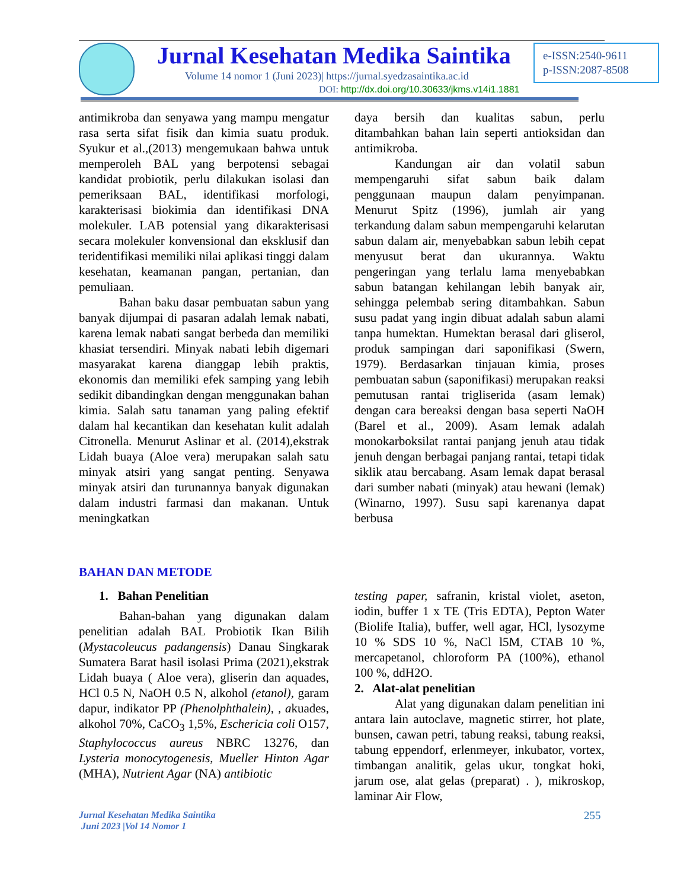Jurnal Kesehatan Medika Saintika
e-ISSN:2540-9611
p-ISSN:2087-8508
Volume 14 nomor 1 (Juni 2023)| https://jurnal.syedzasaintika.ac.id
DOI: http://dx.doi.org/10.30633/jkms.v14i1.1881
antimikroba dan senyawa yang mampu mengatur rasa serta sifat fisik dan kimia suatu produk. Syukur et al.,(2013) mengemukaan bahwa untuk memperoleh BAL yang berpotensi sebagai kandidat probiotik, perlu dilakukan isolasi dan pemeriksaan BAL, identifikasi morfologi, karakterisasi biokimia dan identifikasi DNA molekuler. LAB potensial yang dikarakterisasi secara molekuler konvensional dan eksklusif dan teridentifikasi memiliki nilai aplikasi tinggi dalam kesehatan, keamanan pangan, pertanian, dan pemuliaan.
Bahan baku dasar pembuatan sabun yang banyak dijumpai di pasaran adalah lemak nabati, karena lemak nabati sangat berbeda dan memiliki khasiat tersendiri. Minyak nabati lebih digemari masyarakat karena dianggap lebih praktis, ekonomis dan memiliki efek samping yang lebih sedikit dibandingkan dengan menggunakan bahan kimia. Salah satu tanaman yang paling efektif dalam hal kecantikan dan kesehatan kulit adalah Citronella. Menurut Aslinar et al. (2014),ekstrak Lidah buaya (Aloe vera) merupakan salah satu minyak atsiri yang sangat penting. Senyawa minyak atsiri dan turunannya banyak digunakan dalam industri farmasi dan makanan. Untuk meningkatkan
daya bersih dan kualitas sabun, perlu ditambahkan bahan lain seperti antioksidan dan antimikroba.
Kandungan air dan volatil sabun mempengaruhi sifat sabun baik dalam penggunaan maupun dalam penyimpanan. Menurut Spitz (1996), jumlah air yang terkandung dalam sabun mempengaruhi kelarutan sabun dalam air, menyebabkan sabun lebih cepat menyusut berat dan ukurannya. Waktu pengeringan yang terlalu lama menyebabkan sabun batangan kehilangan lebih banyak air, sehingga pelembab sering ditambahkan. Sabun susu padat yang ingin dibuat adalah sabun alami tanpa humektan. Humektan berasal dari gliserol, produk sampingan dari saponifikasi (Swern, 1979). Berdasarkan tinjauan kimia, proses pembuatan sabun (saponifikasi) merupakan reaksi pemutusan rantai trigliserida (asam lemak) dengan cara bereaksi dengan basa seperti NaOH (Barel et al., 2009). Asam lemak adalah monokarboksilat rantai panjang jenuh atau tidak jenuh dengan berbagai panjang rantai, tetapi tidak siklik atau bercabang. Asam lemak dapat berasal dari sumber nabati (minyak) atau hewani (lemak) (Winarno, 1997). Susu sapi karenanya dapat berbusa
BAHAN DAN METODE
1. Bahan Penelitian
Bahan-bahan yang digunakan dalam penelitian adalah BAL Probiotik Ikan Bilih (Mystacoleucus padangensis) Danau Singkarak Sumatera Barat hasil isolasi Prima (2021),ekstrak Lidah buaya ( Aloe vera), gliserin dan aquades, HCl 0.5 N, NaOH 0.5 N, alkohol (etanol), garam dapur, indikator PP (Phenolphthalein), , akuades, alkohol 70%, CaCO<sub>3</sub> 1,5%, Eschericia coli O157, Staphylococcus aureus NBRC 13276, dan Lysteria monocytogenesis, Mueller Hinton Agar (MHA), Nutrient Agar (NA) antibiotic
testing paper, safranin, kristal violet, aseton, iodin, buffer 1 x TE (Tris EDTA), Pepton Water (Biolife Italia), buffer, well agar, HCl, lysozyme 10 % SDS 10 %, NaCl l5M, CTAB 10 %, mercapetanol, chloroform PA (100%), ethanol 100 %, ddH2O.
2. Alat-alat penelitian
Alat yang digunakan dalam penelitian ini antara lain autoclave, magnetic stirrer, hot plate, bunsen, cawan petri, tabung reaksi, tabung reaksi, tabung eppendorf, erlenmeyer, inkubator, vortex, timbangan analitik, gelas ukur, tongkat hoki, jarum ose, alat gelas (preparat) . ), mikroskop, laminar Air Flow,
Jurnal Kesehatan Medika Saintika
Juni 2023 |Vol 14 Nomor 1
255